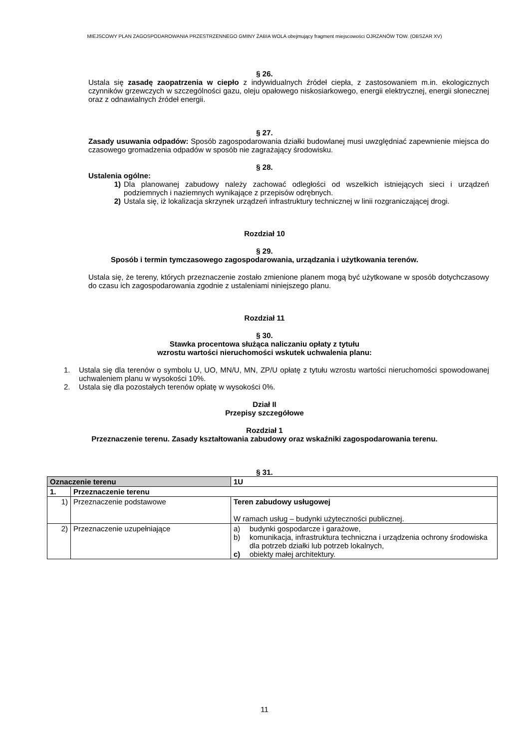MIEJSCOWY PLAN ZAGOSPODAROWANIA PRZESTRZENNEGO GMINY ŻABIA WOLA obejmujący fragment miejscowości OJRZANÓW TOW. (OBSZAR XV)
§ 26.
Ustala się zasadę zaopatrzenia w ciepło z indywidualnych źródeł ciepła, z zastosowaniem m.in. ekologicznych czynników grzewczych w szczególności gazu, oleju opałowego niskosiarkowego, energii elektrycznej, energii słonecznej oraz z odnawialnych źródeł energii.
§ 27.
Zasady usuwania odpadów: Sposób zagospodarowania działki budowlanej musi uwzględniać zapewnienie miejsca do czasowego gromadzenia odpadów w sposób nie zagrażający środowisku.
§ 28.
Ustalenia ogólne:
1) Dla planowanej zabudowy należy zachować odległości od wszelkich istniejących sieci i urządzeń podziemnych i naziemnych wynikające z przepisów odrębnych.
2) Ustala się, iż lokalizacja skrzynek urządzeń infrastruktury technicznej w linii rozgraniczającej drogi.
Rozdział 10
§ 29.
Sposób i termin tymczasowego zagospodarowania, urządzania i użytkowania terenów.
Ustala się, że tereny, których przeznaczenie zostało zmienione planem mogą być użytkowane w sposób dotychczasowy do czasu ich zagospodarowania zgodnie z ustaleniami niniejszego planu.
Rozdział 11
§ 30.
Stawka procentowa służąca naliczaniu opłaty z tytułu
wzrostu wartości nieruchomości wskutek uchwalenia planu:
1. Ustala się dla terenów o symbolu U, UO, MN/U, MN, ZP/U opłatę z tytułu wzrostu wartości nieruchomości spowodowanej uchwaleniem planu w wysokości 10%.
2. Ustala się dla pozostałych terenów opłatę w wysokości 0%.
Dział II
Przepisy szczegółowe
Rozdział 1
Przeznaczenie terenu. Zasady kształtowania zabudowy oraz wskaźniki zagospodarowania terenu.
§ 31.
| Oznaczenie terenu | | 1U |
| 1. | Przeznaczenie terenu | |
| 1) | Przeznaczenie podstawowe | Teren zabudowy usługowej W ramach usług – budynki użyteczności publicznej. |
| 2) | Przeznaczenie uzupełniające | a) budynki gospodarcze i garażowe, b) komunikacja, infrastruktura techniczna i urządzenia ochrony środowiska dla potrzeb działki lub potrzeb lokalnych, c) obiekty małej architektury. |
11